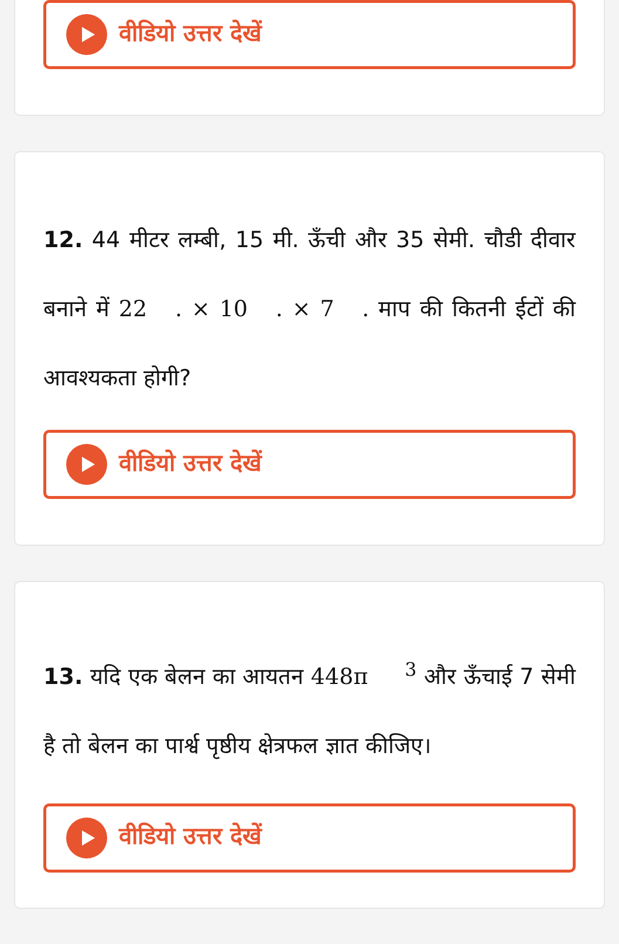वीडियो उत्तर देखें
12. 44 मीटर लम्बी, 15 मी. ऊँची और 35 सेमी. चौडी दीवार बनाने में 22 . × 10 . × 7 . माप की कितनी ईटों की आवश्यकता होगी?
वीडियो उत्तर देखें
13. यदि एक बेलन का आयतन 448π <sup>3</sup> और ऊँचाई 7 सेमी है तो बेलन का पार्श्व पृष्ठीय क्षेत्रफल ज्ञात कीजिए।
वीडियो उत्तर देखें